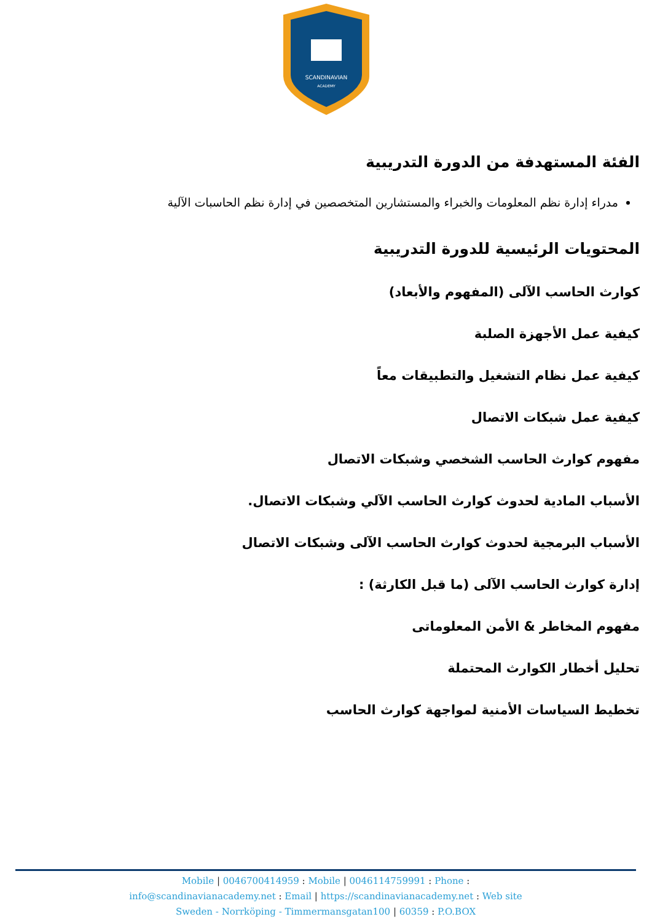SCANDINAVIAN
ACADEMY
الفئة المستهدفة من الدورة التدريبية
مدراء إدارة نظم المعلومات والخبراء والمستشارين المتخصصين في إدارة نظم الحاسبات الآلية
المحتويات الرئيسية للدورة التدريبية
كوارث الحاسب الآلى (المفهوم والأبعاد)
كيفية عمل الأجهزة الصلبة
كيفية عمل نظام التشغيل والتطبيقات معاً
كيفية عمل شبكات الاتصال
مفهوم كوارث الحاسب الشخصي وشبكات الاتصال
الأسباب المادية لحدوث كوارث الحاسب الآلي وشبكات الاتصال.
الأسباب البرمجية لحدوث كوارث الحاسب الآلى وشبكات الاتصال
إدارة كوارث الحاسب الآلى (ما قبل الكارثة) :
مفهوم المخاطر & الأمن المعلوماتى
تحليل أخطار الكوارث المحتملة
تخطيط السياسات الأمنية لمواجهة كوارث الحاسب
Mobile | 0046700414959 : Mobile | 0046114759991 : Phone :
info@scandinavianacademy.net : Email | https://scandinavianacademy.net : Web site
Sweden - Norrköping - Timmermansgatan100 | 60359 : P.O.BOX